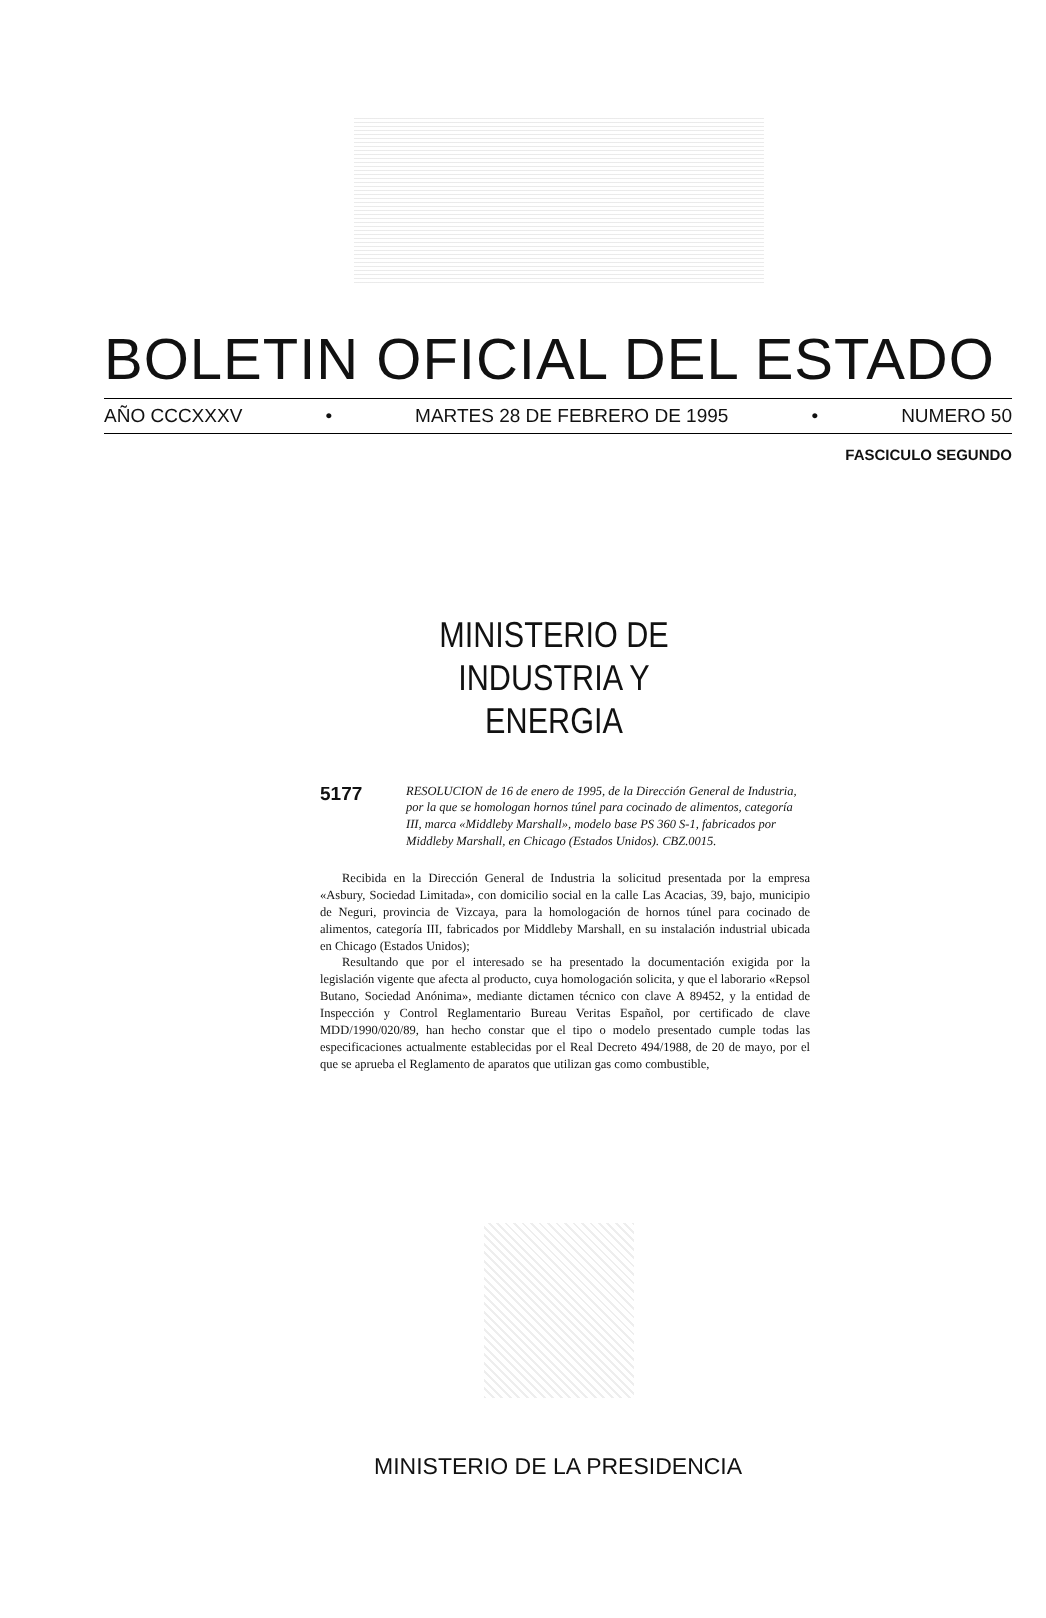BOLETIN OFICIAL DEL ESTADO
AÑO CCCXXXV • MARTES 28 DE FEBRERO DE 1995 • NUMERO 50
FASCICULO SEGUNDO
MINISTERIO DE INDUSTRIA Y ENERGIA
5177
RESOLUCION de 16 de enero de 1995, de la Dirección General de Industria, por la que se homologan hornos túnel para cocinado de alimentos, categoría III, marca «Middleby Marshall», modelo base PS 360 S-1, fabricados por Middleby Marshall, en Chicago (Estados Unidos). CBZ.0015.
Recibida en la Dirección General de Industria la solicitud presentada por la empresa «Asbury, Sociedad Limitada», con domicilio social en la calle Las Acacias, 39, bajo, municipio de Neguri, provincia de Vizcaya, para la homologación de hornos túnel para cocinado de alimentos, categoría III, fabricados por Middleby Marshall, en su instalación industrial ubicada en Chicago (Estados Unidos);
Resultando que por el interesado se ha presentado la documentación exigida por la legislación vigente que afecta al producto, cuya homologación solicita, y que el laborario «Repsol Butano, Sociedad Anónima», mediante dictamen técnico con clave A 89452, y la entidad de Inspección y Control Reglamentario Bureau Veritas Español, por certificado de clave MDD/1990/020/89, han hecho constar que el tipo o modelo presentado cumple todas las especificaciones actualmente establecidas por el Real Decreto 494/1988, de 20 de mayo, por el que se aprueba el Reglamento de aparatos que utilizan gas como combustible,
MINISTERIO DE LA PRESIDENCIA